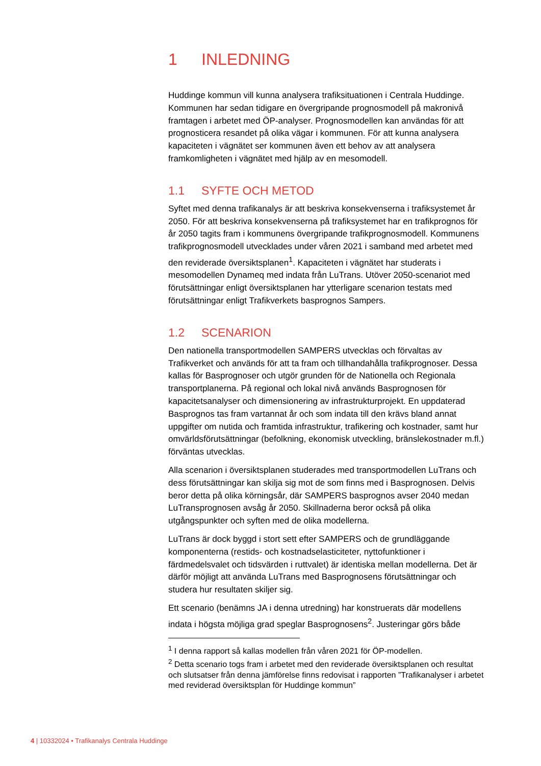1 INLEDNING
Huddinge kommun vill kunna analysera trafiksituationen i Centrala Huddinge. Kommunen har sedan tidigare en övergripande prognosmodell på makronivå framtagen i arbetet med ÖP-analyser. Prognosmodellen kan användas för att prognosticera resandet på olika vägar i kommunen. För att kunna analysera kapaciteten i vägnätet ser kommunen även ett behov av att analysera framkomligheten i vägnätet med hjälp av en mesomodell.
1.1 SYFTE OCH METOD
Syftet med denna trafikanalys är att beskriva konsekvenserna i trafiksystemet år 2050. För att beskriva konsekvenserna på trafiksystemet har en trafikprognos för år 2050 tagits fram i kommunens övergripande trafikprognosmodell. Kommunens trafikprognosmodell utvecklades under våren 2021 i samband med arbetet med den reviderade översiktsplanen<sup>1</sup>. Kapaciteten i vägnätet har studerats i mesomodellen Dynameq med indata från LuTrans. Utöver 2050-scenariot med förutsättningar enligt översiktsplanen har ytterligare scenarion testats med förutsättningar enligt Trafikverkets basprognos Sampers.
1.2 SCENARION
Den nationella transportmodellen SAMPERS utvecklas och förvaltas av Trafikverket och används för att ta fram och tillhandahålla trafikprognoser. Dessa kallas för Basprognoser och utgör grunden för de Nationella och Regionala transportplanerna. På regional och lokal nivå används Basprognosen för kapacitetsanalyser och dimensionering av infrastrukturprojekt. En uppdaterad Basprognos tas fram vartannat år och som indata till den krävs bland annat uppgifter om nutida och framtida infrastruktur, trafikering och kostnader, samt hur omvärldsförutsättningar (befolkning, ekonomisk utveckling, bränslekostnader m.fl.) förväntas utvecklas.
Alla scenarion i översiktsplanen studerades med transportmodellen LuTrans och dess förutsättningar kan skilja sig mot de som finns med i Basprognosen. Delvis beror detta på olika körningsår, där SAMPERS basprognos avser 2040 medan LuTransprognosen avsåg år 2050. Skillnaderna beror också på olika utgångspunkter och syften med de olika modellerna.
LuTrans är dock byggd i stort sett efter SAMPERS och de grundläggande komponenterna (restids- och kostnadselasticiteter, nyttofunktioner i färdmedelsvalet och tidsvärden i ruttvalet) är identiska mellan modellerna. Det är därför möjligt att använda LuTrans med Basprognosens förutsättningar och studera hur resultaten skiljer sig.
Ett scenario (benämns JA i denna utredning) har konstruerats där modellens indata i högsta möjliga grad speglar Basprognosens<sup>2</sup>. Justeringar görs både
<sup>1</sup> I denna rapport så kallas modellen från våren 2021 för ÖP-modellen.
<sup>2</sup> Detta scenario togs fram i arbetet med den reviderade översiktsplanen och resultat och slutsatser från denna jämförelse finns redovisat i rapporten ”Trafikanalyser i arbetet med reviderad översiktsplan för Huddinge kommun”
4 | 10332024 • Trafikanalys Centrala Huddinge